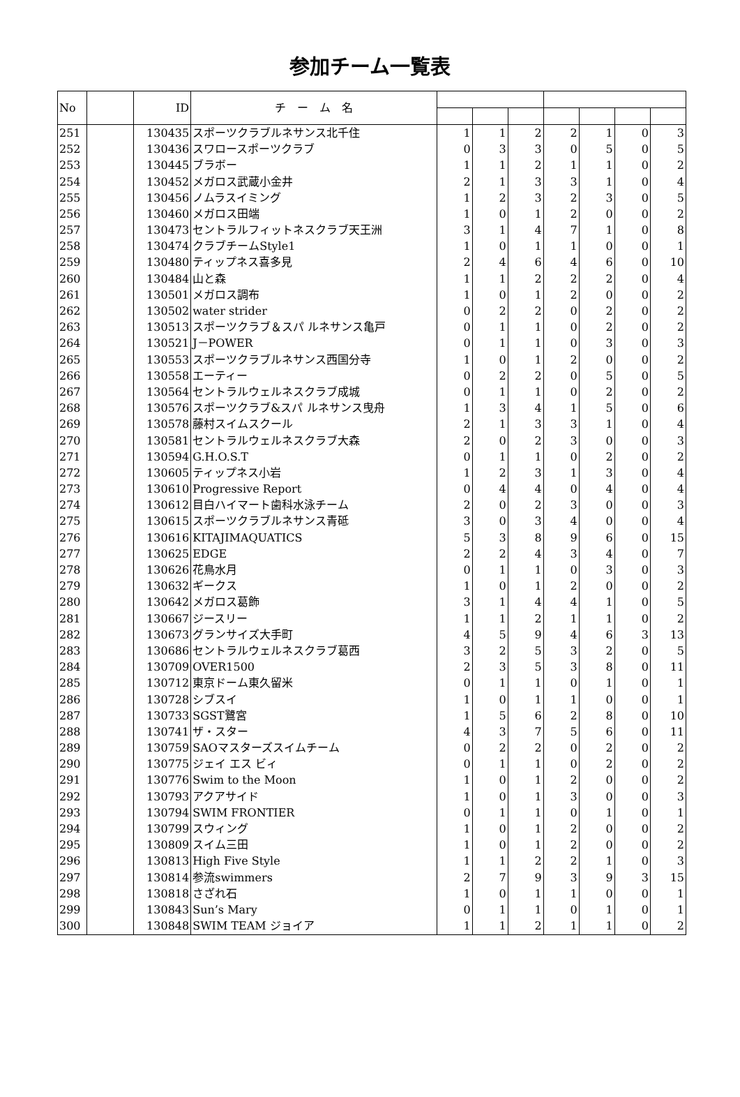参加チーム一覧表
| No | | ID | チ ー ム 名 | | | | | | | |
| --- | --- | --- | --- | --- | --- | --- | --- | --- | --- | --- |
| 251 | | 130435 | スポーツクラブルネサンス北千住 | 1 | 1 | 2 | 2 | 1 | 0 | 3 |
| 252 | | 130436 | スワロースポーツクラブ | 0 | 3 | 3 | 0 | 5 | 0 | 5 |
| 253 | | 130445 | ブラボー | 1 | 1 | 2 | 1 | 1 | 0 | 2 |
| 254 | | 130452 | メガロス武蔵小金井 | 2 | 1 | 3 | 3 | 1 | 0 | 4 |
| 255 | | 130456 | ノムラスイミング | 1 | 2 | 3 | 2 | 3 | 0 | 5 |
| 256 | | 130460 | メガロス田端 | 1 | 0 | 1 | 2 | 0 | 0 | 2 |
| 257 | | 130473 | セントラルフィットネスクラブ天王洲 | 3 | 1 | 4 | 7 | 1 | 0 | 8 |
| 258 | | 130474 | クラブチームStyle1 | 1 | 0 | 1 | 1 | 0 | 0 | 1 |
| 259 | | 130480 | ティップネス喜多見 | 2 | 4 | 6 | 4 | 6 | 0 | 10 |
| 260 | | 130484 | 山と森 | 1 | 1 | 2 | 2 | 2 | 0 | 4 |
| 261 | | 130501 | メガロス調布 | 1 | 0 | 1 | 2 | 0 | 0 | 2 |
| 262 | | 130502 | water strider | 0 | 2 | 2 | 0 | 2 | 0 | 2 |
| 263 | | 130513 | スポーツクラブ＆スパ ルネサンス亀戸 | 0 | 1 | 1 | 0 | 2 | 0 | 2 |
| 264 | | 130521 | J－POWER | 0 | 1 | 1 | 0 | 3 | 0 | 3 |
| 265 | | 130553 | スポーツクラブルネサンス西国分寺 | 1 | 0 | 1 | 2 | 0 | 0 | 2 |
| 266 | | 130558 | エーティー | 0 | 2 | 2 | 0 | 5 | 0 | 5 |
| 267 | | 130564 | セントラルウェルネスクラブ成城 | 0 | 1 | 1 | 0 | 2 | 0 | 2 |
| 268 | | 130576 | スポーツクラブ&スパ ルネサンス曳舟 | 1 | 3 | 4 | 1 | 5 | 0 | 6 |
| 269 | | 130578 | 藤村スイムスクール | 2 | 1 | 3 | 3 | 1 | 0 | 4 |
| 270 | | 130581 | セントラルウェルネスクラブ大森 | 2 | 0 | 2 | 3 | 0 | 0 | 3 |
| 271 | | 130594 | G.H.O.S.T | 0 | 1 | 1 | 0 | 2 | 0 | 2 |
| 272 | | 130605 | ティップネス小岩 | 1 | 2 | 3 | 1 | 3 | 0 | 4 |
| 273 | | 130610 | Progressive Report | 0 | 4 | 4 | 0 | 4 | 0 | 4 |
| 274 | | 130612 | 目白ハイマート歯科水泳チーム | 2 | 0 | 2 | 3 | 0 | 0 | 3 |
| 275 | | 130615 | スポーツクラブルネサンス青砥 | 3 | 0 | 3 | 4 | 0 | 0 | 4 |
| 276 | | 130616 | KITAJIMAQUATICS | 5 | 3 | 8 | 9 | 6 | 0 | 15 |
| 277 | | 130625 | EDGE | 2 | 2 | 4 | 3 | 4 | 0 | 7 |
| 278 | | 130626 | 花鳥水月 | 0 | 1 | 1 | 0 | 3 | 0 | 3 |
| 279 | | 130632 | ギークス | 1 | 0 | 1 | 2 | 0 | 0 | 2 |
| 280 | | 130642 | メガロス葛飾 | 3 | 1 | 4 | 4 | 1 | 0 | 5 |
| 281 | | 130667 | ジースリー | 1 | 1 | 2 | 1 | 1 | 0 | 2 |
| 282 | | 130673 | グランサイズ大手町 | 4 | 5 | 9 | 4 | 6 | 3 | 13 |
| 283 | | 130686 | セントラルウェルネスクラブ葛西 | 3 | 2 | 5 | 3 | 2 | 0 | 5 |
| 284 | | 130709 | OVER1500 | 2 | 3 | 5 | 3 | 8 | 0 | 11 |
| 285 | | 130712 | 東京ドーム東久留米 | 0 | 1 | 1 | 0 | 1 | 0 | 1 |
| 286 | | 130728 | シブスイ | 1 | 0 | 1 | 1 | 0 | 0 | 1 |
| 287 | | 130733 | SGST鷺宮 | 1 | 5 | 6 | 2 | 8 | 0 | 10 |
| 288 | | 130741 | ザ・スター | 4 | 3 | 7 | 5 | 6 | 0 | 11 |
| 289 | | 130759 | SAOマスターズスイムチーム | 0 | 2 | 2 | 0 | 2 | 0 | 2 |
| 290 | | 130775 | ジェイ エス ビィ | 0 | 1 | 1 | 0 | 2 | 0 | 2 |
| 291 | | 130776 | Swim to the Moon | 1 | 0 | 1 | 2 | 0 | 0 | 2 |
| 292 | | 130793 | アクアサイド | 1 | 0 | 1 | 3 | 0 | 0 | 3 |
| 293 | | 130794 | SWIM FRONTIER | 0 | 1 | 1 | 0 | 1 | 0 | 1 |
| 294 | | 130799 | スウィング | 1 | 0 | 1 | 2 | 0 | 0 | 2 |
| 295 | | 130809 | スイム三田 | 1 | 0 | 1 | 2 | 0 | 0 | 2 |
| 296 | | 130813 | High Five Style | 1 | 1 | 2 | 2 | 1 | 0 | 3 |
| 297 | | 130814 | 参流swimmers | 2 | 7 | 9 | 3 | 9 | 3 | 15 |
| 298 | | 130818 | さざれ石 | 1 | 0 | 1 | 1 | 0 | 0 | 1 |
| 299 | | 130843 | Sun’s Mary | 0 | 1 | 1 | 0 | 1 | 0 | 1 |
| 300 | | 130848 | SWIM TEAM ジョイア | 1 | 1 | 2 | 1 | 1 | 0 | 2 |